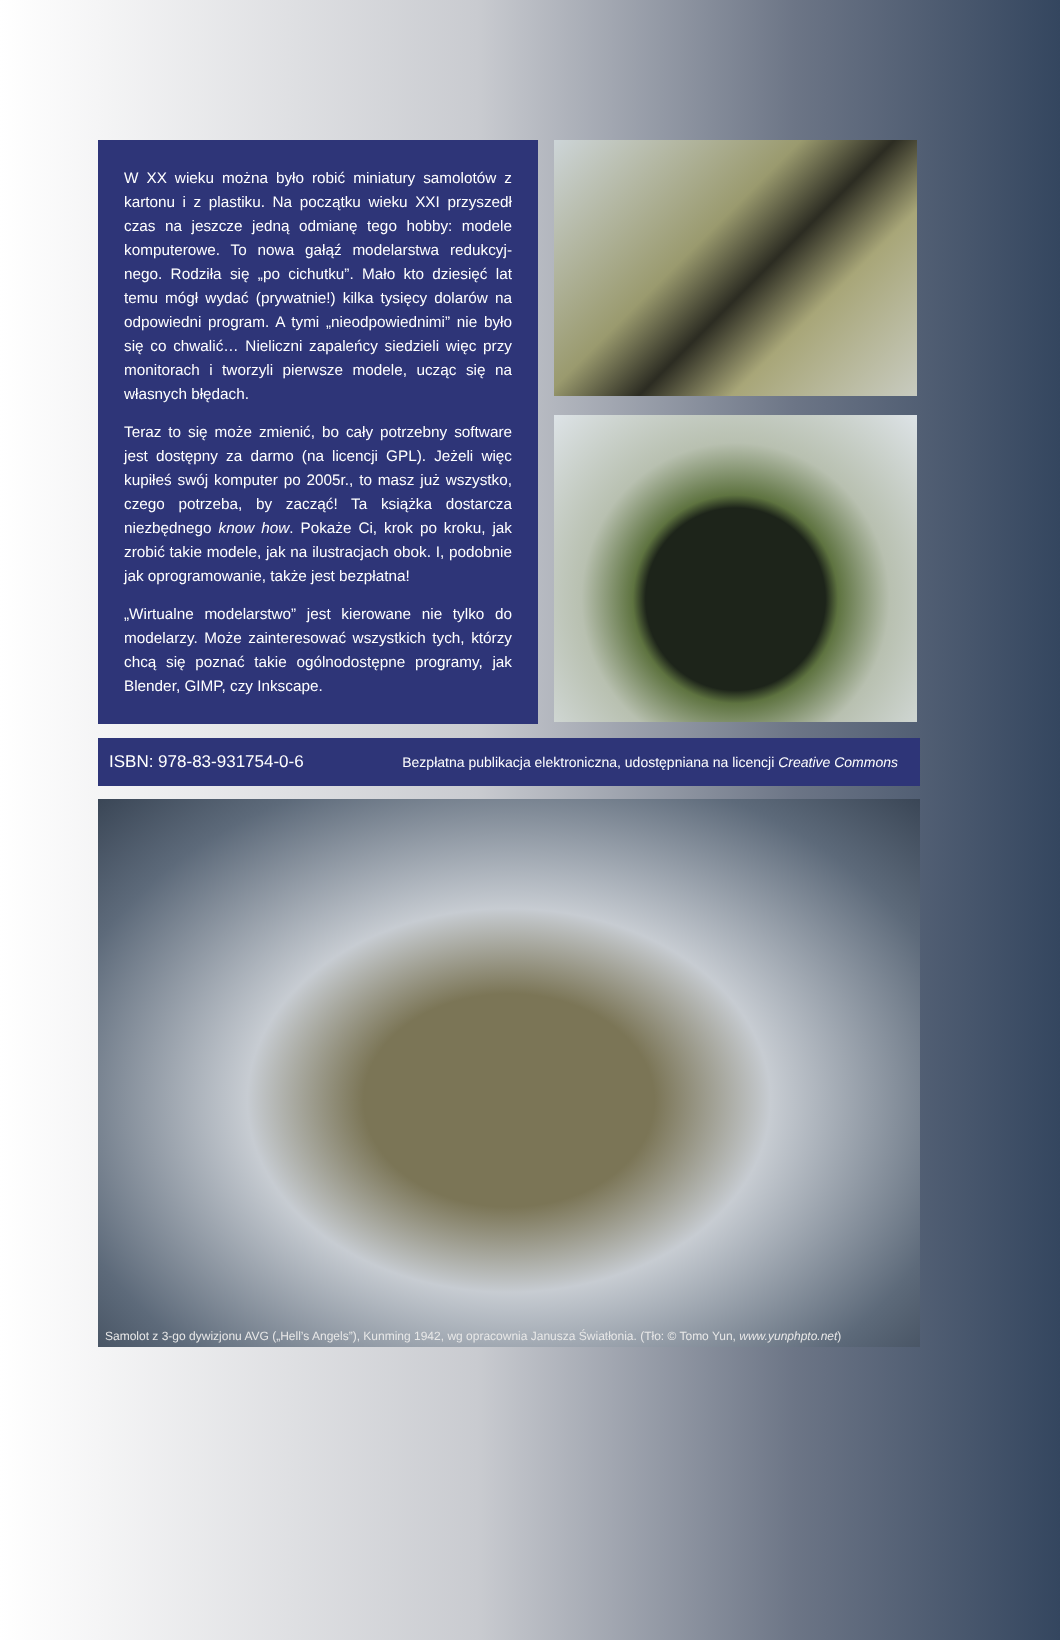W XX wieku można było robić miniatury samolotów z kartonu i z plastiku. Na początku wieku XXI przyszedł czas na jeszcze jedną odmianę tego hobby: modele komputerowe. To nowa gałąź modelarstwa redukcyj­nego. Rodziła się „po cichutku”. Mało kto dziesięć lat temu mógł wydać (prywatnie!) kilka tysięcy dolarów na odpowiedni program. A tymi „nieodpowiednimi” nie było się co chwalić… Nieliczni zapaleńcy siedzieli więc przy monitorach i tworzyli pierwsze modele, ucząc się na własnych błędach.
Teraz to się może zmienić, bo cały potrzebny software jest dostępny za darmo (na licencji GPL). Jeżeli więc kupiłeś swój komputer po 2005r., to masz już wszyst­ko, czego potrzeba, by zacząć! Ta książka dostarcza niezbędnego know how. Pokaże Ci, krok po kroku, jak zrobić takie modele, jak na ilustracjach obok. I, po­dobnie jak oprogramowanie, także jest bezpłatna!
„Wirtualne modelarstwo” jest kierowane nie tylko do modelarzy. Może zainteresować wszystkich tych, którzy chcą się poznać takie ogólnodostępne progra­my, jak Blender, GIMP, czy Inkscape.
ISBN: 978-83-931754-0-6 Bezpłatna publikacja elektroniczna, udostępniana na licencji Creative Commons
Samolot z 3-go dywizjonu AVG („Hell’s Angels”), Kunming 1942, wg opracownia Janusza Światłonia. (Tło: © Tomo Yun, www.yunphpto.net)